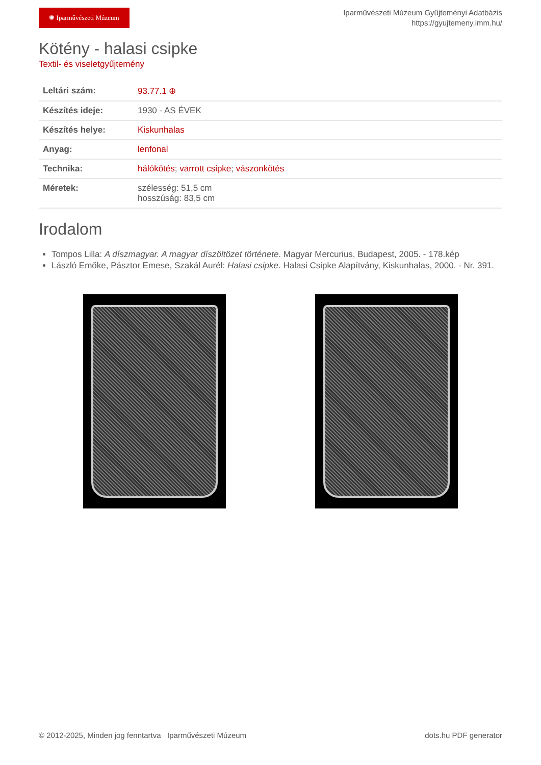✺ Iparművészeti Múzeum
Iparművészeti Múzeum Gyűjteményi Adatbázis
https://gyujtemeny.imm.hu/
Kötény - halasi csipke
Textil- és viseletgyűjtemény
| Leltári szám: | 93.77.1 ⊕ |
| Készítés ideje: | 1930 - AS ÉVEK |
| Készítés helye: | Kiskunhalas |
| Anyag: | lenfonal |
| Technika: | hálókötés ; varrott csipke ; vászonkötés |
| Méretek: | szélesség: 51,5 cm hosszúság: 83,5 cm |
Irodalom
Tompos Lilla: A díszmagyar. A magyar díszöltözet története. Magyar Mercurius, Budapest, 2005. - 178.kép
László Emőke, Pásztor Emese, Szakál Aurél: Halasi csipke. Halasi Csipke Alapítvány, Kiskunhalas, 2000. - Nr. 391.
© 2012-2025, Minden jog fenntartva Iparművészeti Múzeum
dots.hu PDF generator